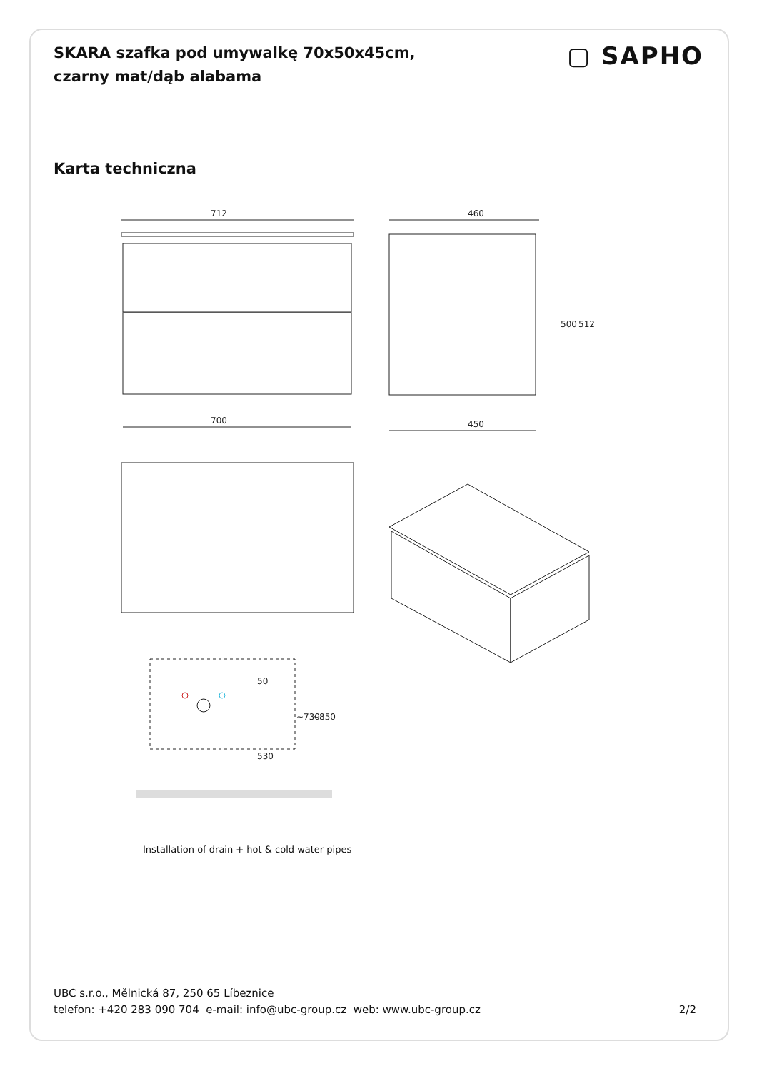SKARA szafka pod umywalkę 70x50x45cm, czarny mat/dąb alabama
▢ SAPHO
Karta techniczna
712
700
460
450
500
512
50
530
~730
~850
Installation of drain + hot & cold water pipes
UBC s.r.o., Mělnická 87, 250 65 Líbeznice
telefon: +420 283 090 704 e-mail: info@ubc-group.cz web: www.ubc-group.cz 2/2